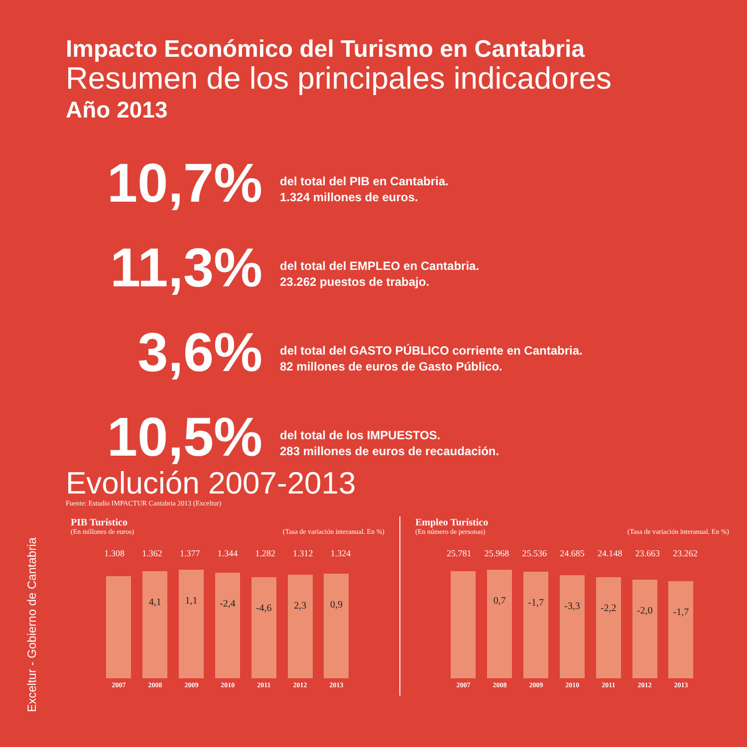Exceltur - Gobierno de Cantabria
Impacto Económico del Turismo en Cantabria
Resumen de los principales indicadores
Año 2013
10,7%
del total del PIB en Cantabria.
1.324 millones de euros.
11,3%
del total del EMPLEO en Cantabria.
23.262 puestos de trabajo.
3,6%
del total del GASTO PÚBLICO corriente en Cantabria.
82 millones de euros de Gasto Público.
10,5%
del total de los IMPUESTOS.
283 millones de euros de recaudación.
Evolución 2007-2013
Fuente: Estudio IMPACTUR Cantabria 2013 (Exceltur)
PIB Turístico
(En millones de euros) (Tasa de variación interanual. En %)
1.308 1.362 1.377 1.344 1.282 1.312 1.324
4,1
1,1
-2,4
-4,6
2,3
0,9
2007 2008 2009 2010 2011 2012 2013
Empleo Turístico
(En número de personas) (Tasa de variación interanual. En %)
25.781 25.968 25.536 24.685 24.148 23.663 23.262
0,7
-1,7
-3,3
-2,2
-2,0
-1,7
2007 2008 2009 2010 2011 2012 2013